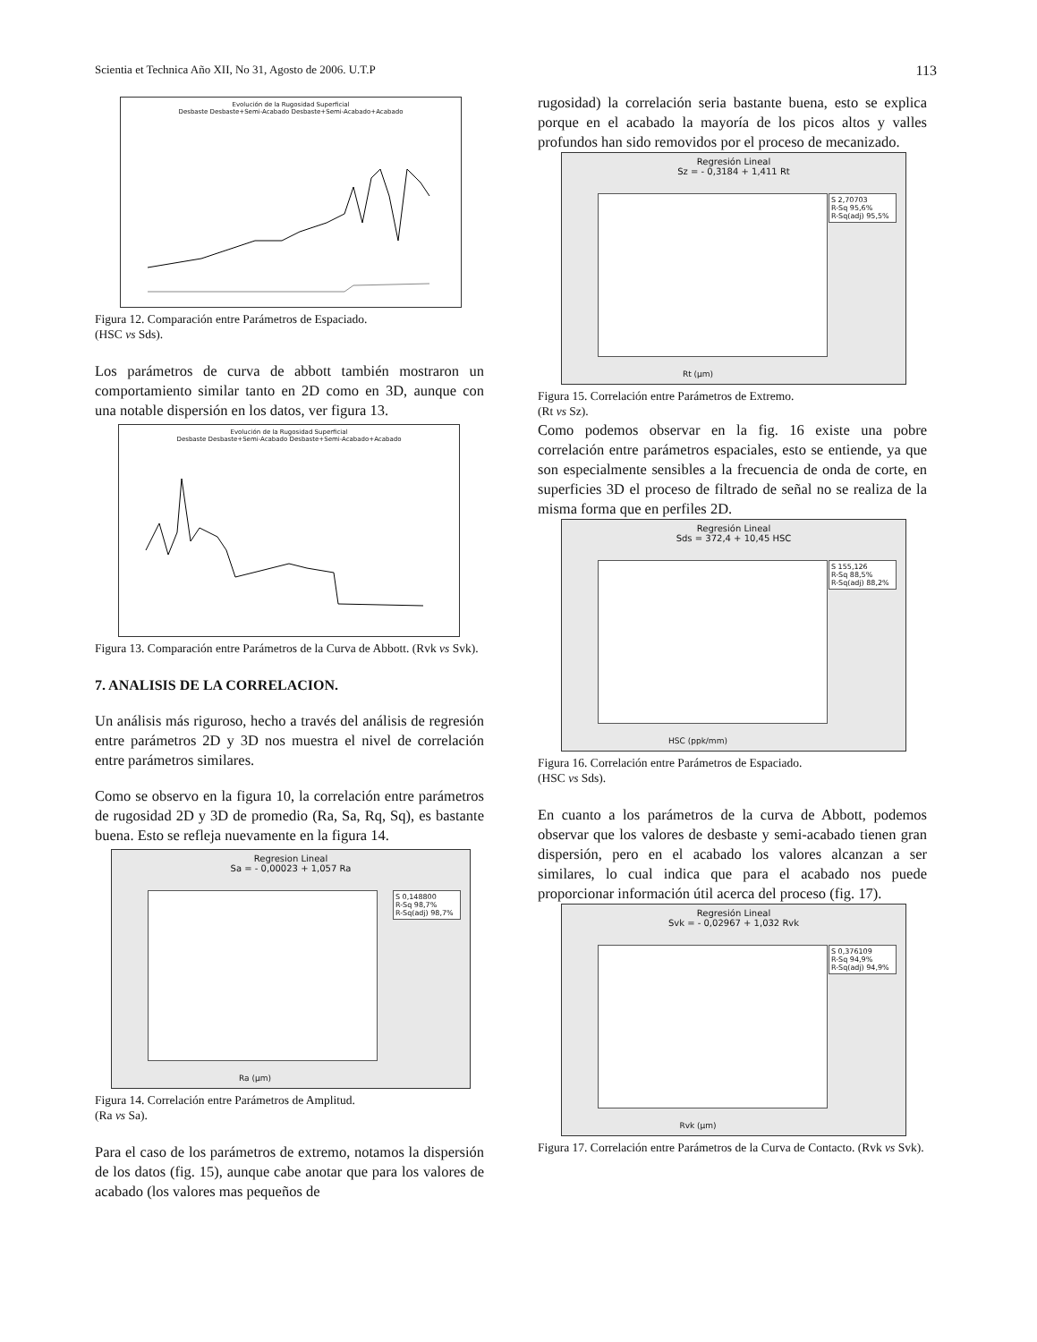Scientia et Technica Año XII, No 31, Agosto de 2006. U.T.P 113
Evolución de la Rugosidad Superficial
Desbaste Desbaste+Semi-Acabado Desbaste+Semi-Acabado+Acabado
Figura 12. Comparación entre Parámetros de Espaciado.
(HSC vs Sds).
Los parámetros de curva de abbott también mostraron un comportamiento similar tanto en 2D como en 3D, aunque con una notable dispersión en los datos, ver figura 13.
Evolución de la Rugosidad Superficial
Desbaste Desbaste+Semi-Acabado Desbaste+Semi-Acabado+Acabado
Figura 13. Comparación entre Parámetros de la Curva de Abbott. (Rvk vs Svk).
7. ANALISIS DE LA CORRELACION.
Un análisis más riguroso, hecho a través del análisis de regresión entre parámetros 2D y 3D nos muestra el nivel de correlación entre parámetros similares.
Como se observo en la figura 10, la correlación entre parámetros de rugosidad 2D y 3D de promedio (Ra, Sa, Rq, Sq), es bastante buena. Esto se refleja nuevamente en la figura 14.
Regresion Lineal
Sa = - 0,00023 + 1,057 Ra
S 0,148800
R-Sq 98,7%
R-Sq(adj) 98,7%
Ra (µm)
Figura 14. Correlación entre Parámetros de Amplitud.
(Ra vs Sa).
Para el caso de los parámetros de extremo, notamos la dispersión de los datos (fig. 15), aunque cabe anotar que para los valores de acabado (los valores mas pequeños de
rugosidad) la correlación seria bastante buena, esto se explica porque en el acabado la mayoría de los picos altos y valles profundos han sido removidos por el proceso de mecanizado.
Regresión Lineal
Sz = - 0,3184 + 1,411 Rt
S 2,70703
R-Sq 95,6%
R-Sq(adj) 95,5%
Rt (µm)
Figura 15. Correlación entre Parámetros de Extremo.
(Rt vs Sz).
Como podemos observar en la fig. 16 existe una pobre correlación entre parámetros espaciales, esto se entiende, ya que son especialmente sensibles a la frecuencia de onda de corte, en superficies 3D el proceso de filtrado de señal no se realiza de la misma forma que en perfiles 2D.
Regresión Lineal
Sds = 372,4 + 10,45 HSC
S 155,126
R-Sq 88,5%
R-Sq(adj) 88,2%
HSC (ppk/mm)
Figura 16. Correlación entre Parámetros de Espaciado.
(HSC vs Sds).
En cuanto a los parámetros de la curva de Abbott, podemos observar que los valores de desbaste y semi-acabado tienen gran dispersión, pero en el acabado los valores alcanzan a ser similares, lo cual indica que para el acabado nos puede proporcionar información útil acerca del proceso (fig. 17).
Regresión Lineal
Svk = - 0,02967 + 1,032 Rvk
S 0,376109
R-Sq 94,9%
R-Sq(adj) 94,9%
Rvk (µm)
Figura 17. Correlación entre Parámetros de la Curva de Contacto. (Rvk vs Svk).